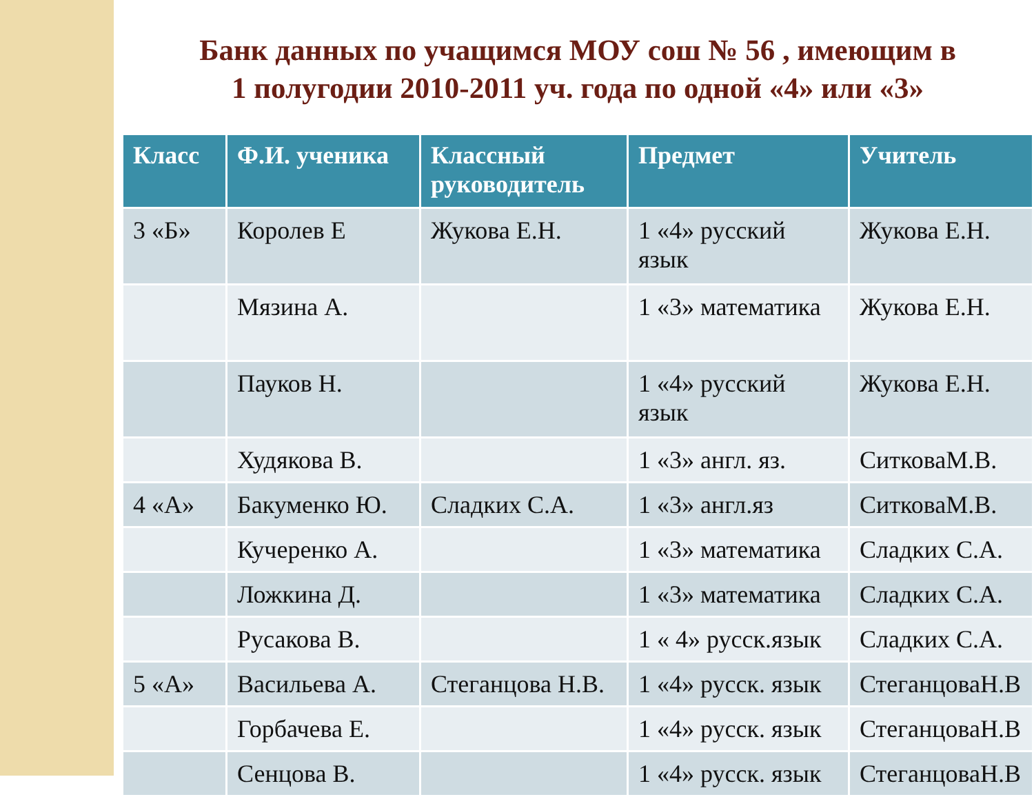Банк данных по учащимся МОУ сош № 56 , имеющим в
1 полугодии 2010-2011 уч. года по одной «4» или «3»
| Класс | Ф.И. ученика | Классный руководитель | Предмет | Учитель |
| --- | --- | --- | --- | --- |
| 3 «Б» | Королев Е | Жукова Е.Н. | 1 «4» русский язык | Жукова Е.Н. |
| | Мязина А. | | 1 «3» математика | Жукова Е.Н. |
| | Пауков Н. | | 1 «4» русский язык | Жукова Е.Н. |
| | Худякова В. | | 1 «3» англ. яз. | СитковаМ.В. |
| 4 «А» | Бакуменко Ю. | Сладких С.А. | 1 «3» англ.яз | СитковаМ.В. |
| | Кучеренко А. | | 1 «3» математика | Сладких С.А. |
| | Ложкина Д. | | 1 «3» математика | Сладких С.А. |
| | Русакова В. | | 1 « 4» русск.язык | Сладких С.А. |
| 5 «А» | Васильева А. | Стеганцова Н.В. | 1 «4» русск. язык | СтеганцоваН.В |
| | Горбачева Е. | | 1 «4» русск. язык | СтеганцоваН.В |
| | Сенцова В. | | 1 «4» русск. язык | СтеганцоваН.В |